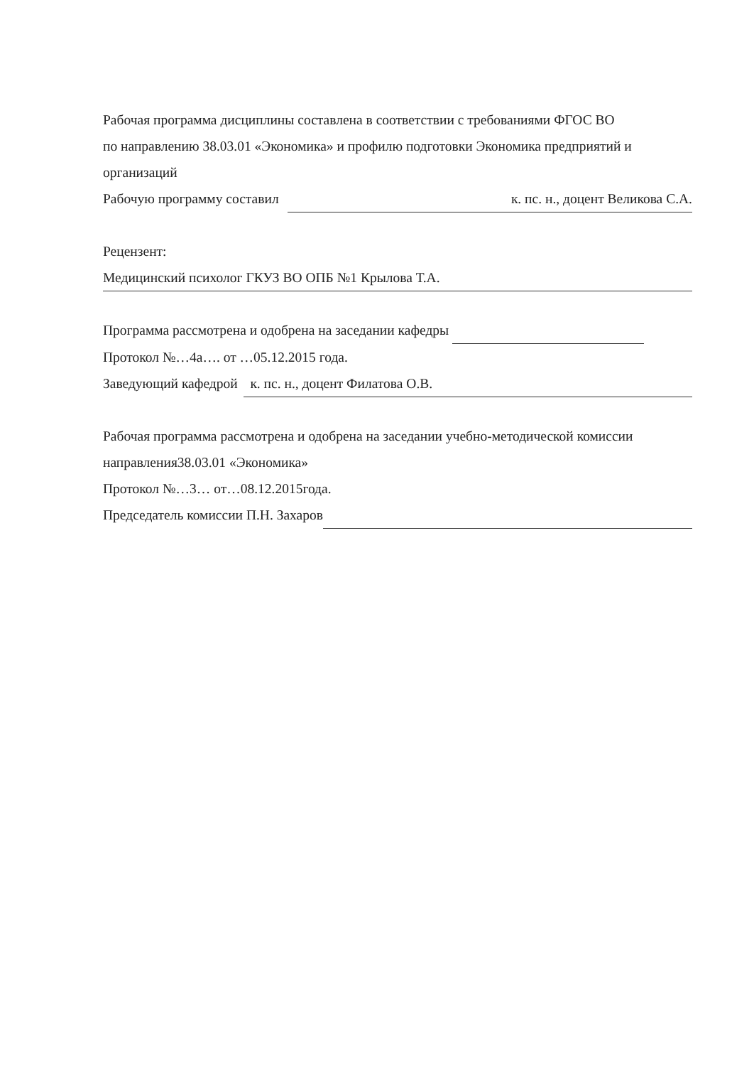Рабочая программа дисциплины составлена в соответствии с требованиями ФГОС ВО
по направлению 38.03.01 «Экономика» и профилю подготовки Экономика предприятий и
организаций
Рабочую программу составил к. пс. н., доцент Великова С.А.
Рецензент:
Медицинский психолог ГКУЗ ВО ОПБ №1 Крылова Т.А.
Программа рассмотрена и одобрена на заседании кафедры
Протокол №…4а…. от …05.12.2015 года.
Заведующий кафедрой к. пс. н., доцент Филатова О.В.
Рабочая программа рассмотрена и одобрена на заседании учебно-методической комиссии
направления38.03.01 «Экономика»
Протокол №…3… от…08.12.2015года.
Председатель комиссии П.Н. Захаров